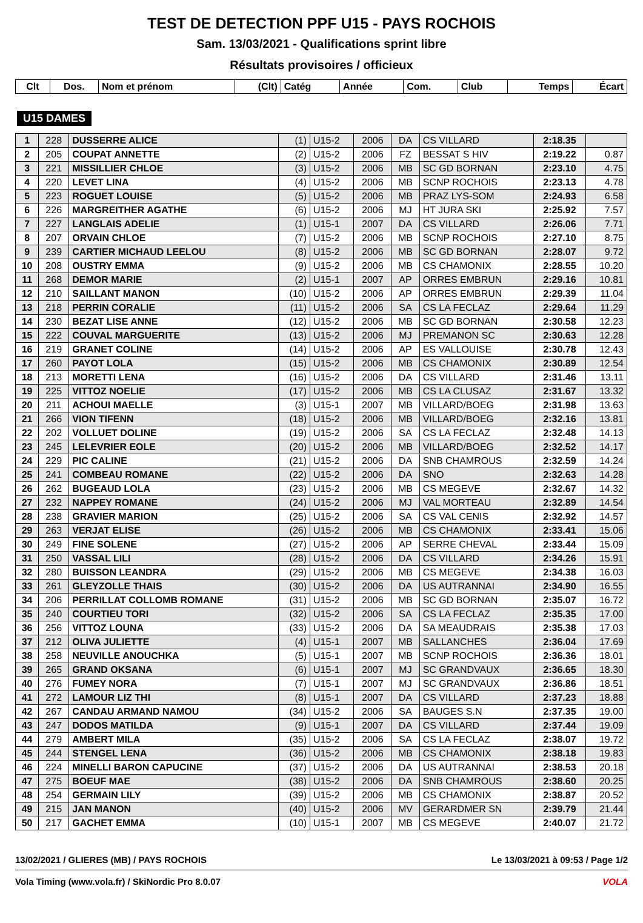TEST DE DETECTION PPF U15 - PAYS ROCHOIS
Sam. 13/03/2021 - Qualifications sprint libre
Résultats provisoires / officieux
| Clt | Dos. | Nom et prénom | (Clt) | Catég | Année | Com. | Club | Temps | Écart |
| --- | --- | --- | --- | --- | --- | --- | --- | --- | --- |
U15 DAMES
| 1 | 228 | DUSSERRE ALICE | (1) | U15-2 | 2006 | DA | CS VILLARD | 2:18.35 | |
| 2 | 205 | COUPAT ANNETTE | (2) | U15-2 | 2006 | FZ | BESSAT S HIV | 2:19.22 | 0.87 |
| 3 | 221 | MISSILLIER CHLOE | (3) | U15-2 | 2006 | MB | SC GD BORNAN | 2:23.10 | 4.75 |
| 4 | 220 | LEVET LINA | (4) | U15-2 | 2006 | MB | SCNP ROCHOIS | 2:23.13 | 4.78 |
| 5 | 223 | ROGUET LOUISE | (5) | U15-2 | 2006 | MB | PRAZ LYS-SOM | 2:24.93 | 6.58 |
| 6 | 226 | MARGREITHER AGATHE | (6) | U15-2 | 2006 | MJ | HT JURA SKI | 2:25.92 | 7.57 |
| 7 | 227 | LANGLAIS ADELIE | (1) | U15-1 | 2007 | DA | CS VILLARD | 2:26.06 | 7.71 |
| 8 | 207 | ORVAIN CHLOE | (7) | U15-2 | 2006 | MB | SCNP ROCHOIS | 2:27.10 | 8.75 |
| 9 | 239 | CARTIER MICHAUD LEELOU | (8) | U15-2 | 2006 | MB | SC GD BORNAN | 2:28.07 | 9.72 |
| 10 | 208 | OUSTRY EMMA | (9) | U15-2 | 2006 | MB | CS CHAMONIX | 2:28.55 | 10.20 |
| 11 | 268 | DEMOR MARIE | (2) | U15-1 | 2007 | AP | ORRES EMBRUN | 2:29.16 | 10.81 |
| 12 | 210 | SAILLANT MANON | (10) | U15-2 | 2006 | AP | ORRES EMBRUN | 2:29.39 | 11.04 |
| 13 | 218 | PERRIN CORALIE | (11) | U15-2 | 2006 | SA | CS LA FECLAZ | 2:29.64 | 11.29 |
| 14 | 230 | BEZAT LISE ANNE | (12) | U15-2 | 2006 | MB | SC GD BORNAN | 2:30.58 | 12.23 |
| 15 | 222 | COUVAL MARGUERITE | (13) | U15-2 | 2006 | MJ | PREMANON SC | 2:30.63 | 12.28 |
| 16 | 219 | GRANET COLINE | (14) | U15-2 | 2006 | AP | ES VALLOUISE | 2:30.78 | 12.43 |
| 17 | 260 | PAYOT LOLA | (15) | U15-2 | 2006 | MB | CS CHAMONIX | 2:30.89 | 12.54 |
| 18 | 213 | MORETTI LENA | (16) | U15-2 | 2006 | DA | CS VILLARD | 2:31.46 | 13.11 |
| 19 | 225 | VITTOZ NOELIE | (17) | U15-2 | 2006 | MB | CS LA CLUSAZ | 2:31.67 | 13.32 |
| 20 | 211 | ACHOUI MAELLE | (3) | U15-1 | 2007 | MB | VILLARD/BOEG | 2:31.98 | 13.63 |
| 21 | 266 | VION TIFENN | (18) | U15-2 | 2006 | MB | VILLARD/BOEG | 2:32.16 | 13.81 |
| 22 | 202 | VOLLUET DOLINE | (19) | U15-2 | 2006 | SA | CS LA FECLAZ | 2:32.48 | 14.13 |
| 23 | 245 | LELEVRIER EOLE | (20) | U15-2 | 2006 | MB | VILLARD/BOEG | 2:32.52 | 14.17 |
| 24 | 229 | PIC CALINE | (21) | U15-2 | 2006 | DA | SNB CHAMROUS | 2:32.59 | 14.24 |
| 25 | 241 | COMBEAU ROMANE | (22) | U15-2 | 2006 | DA | SNO | 2:32.63 | 14.28 |
| 26 | 262 | BUGEAUD LOLA | (23) | U15-2 | 2006 | MB | CS MEGEVE | 2:32.67 | 14.32 |
| 27 | 232 | NAPPEY ROMANE | (24) | U15-2 | 2006 | MJ | VAL MORTEAU | 2:32.89 | 14.54 |
| 28 | 238 | GRAVIER MARION | (25) | U15-2 | 2006 | SA | CS VAL CENIS | 2:32.92 | 14.57 |
| 29 | 263 | VERJAT ELISE | (26) | U15-2 | 2006 | MB | CS CHAMONIX | 2:33.41 | 15.06 |
| 30 | 249 | FINE SOLENE | (27) | U15-2 | 2006 | AP | SERRE CHEVAL | 2:33.44 | 15.09 |
| 31 | 250 | VASSAL LILI | (28) | U15-2 | 2006 | DA | CS VILLARD | 2:34.26 | 15.91 |
| 32 | 280 | BUISSON LEANDRA | (29) | U15-2 | 2006 | MB | CS MEGEVE | 2:34.38 | 16.03 |
| 33 | 261 | GLEYZOLLE THAIS | (30) | U15-2 | 2006 | DA | US AUTRANNAI | 2:34.90 | 16.55 |
| 34 | 206 | PERRILLAT COLLOMB ROMANE | (31) | U15-2 | 2006 | MB | SC GD BORNAN | 2:35.07 | 16.72 |
| 35 | 240 | COURTIEU TORI | (32) | U15-2 | 2006 | SA | CS LA FECLAZ | 2:35.35 | 17.00 |
| 36 | 256 | VITTOZ LOUNA | (33) | U15-2 | 2006 | DA | SA MEAUDRAIS | 2:35.38 | 17.03 |
| 37 | 212 | OLIVA JULIETTE | (4) | U15-1 | 2007 | MB | SALLANCHES | 2:36.04 | 17.69 |
| 38 | 258 | NEUVILLE ANOUCHKA | (5) | U15-1 | 2007 | MB | SCNP ROCHOIS | 2:36.36 | 18.01 |
| 39 | 265 | GRAND OKSANA | (6) | U15-1 | 2007 | MJ | SC GRANDVAUX | 2:36.65 | 18.30 |
| 40 | 276 | FUMEY NORA | (7) | U15-1 | 2007 | MJ | SC GRANDVAUX | 2:36.86 | 18.51 |
| 41 | 272 | LAMOUR LIZ THI | (8) | U15-1 | 2007 | DA | CS VILLARD | 2:37.23 | 18.88 |
| 42 | 267 | CANDAU ARMAND NAMOU | (34) | U15-2 | 2006 | SA | BAUGES S.N | 2:37.35 | 19.00 |
| 43 | 247 | DODOS MATILDA | (9) | U15-1 | 2007 | DA | CS VILLARD | 2:37.44 | 19.09 |
| 44 | 279 | AMBERT MILA | (35) | U15-2 | 2006 | SA | CS LA FECLAZ | 2:38.07 | 19.72 |
| 45 | 244 | STENGEL LENA | (36) | U15-2 | 2006 | MB | CS CHAMONIX | 2:38.18 | 19.83 |
| 46 | 224 | MINELLI BARON CAPUCINE | (37) | U15-2 | 2006 | DA | US AUTRANNAI | 2:38.53 | 20.18 |
| 47 | 275 | BOEUF MAE | (38) | U15-2 | 2006 | DA | SNB CHAMROUS | 2:38.60 | 20.25 |
| 48 | 254 | GERMAIN LILY | (39) | U15-2 | 2006 | MB | CS CHAMONIX | 2:38.87 | 20.52 |
| 49 | 215 | JAN MANON | (40) | U15-2 | 2006 | MV | GERARDMER SN | 2:39.79 | 21.44 |
| 50 | 217 | GACHET EMMA | (10) | U15-1 | 2007 | MB | CS MEGEVE | 2:40.07 | 21.72 |
13/02/2021 / GLIERES (MB) / PAYS ROCHOIS Le 13/03/2021 à 09:53 / Page 1/2
Vola Timing (www.vola.fr) / SkiNordic Pro 8.0.07 VOLA